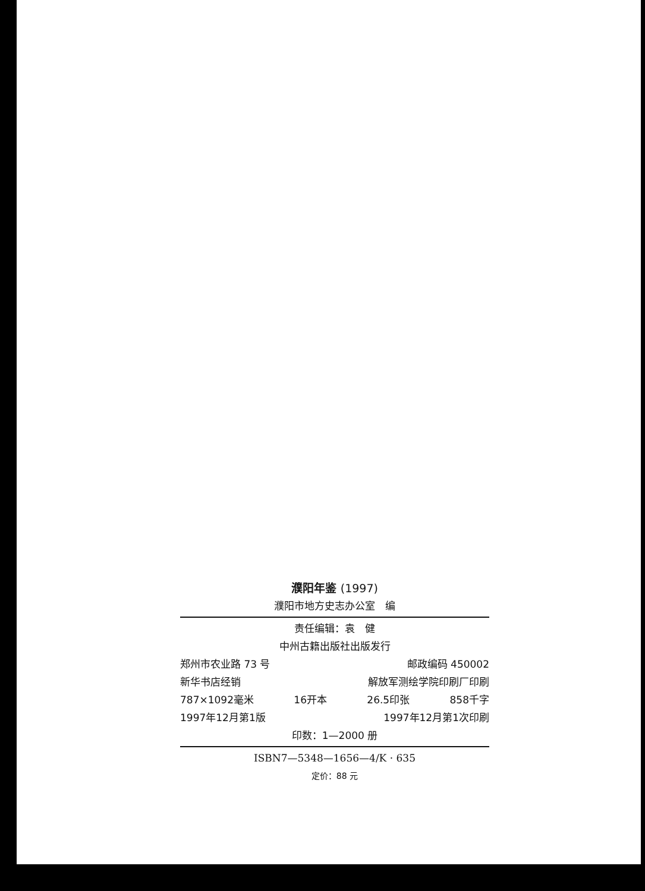濮阳年鉴 (1997)
濮阳市地方史志办公室　编
责任编辑：袁　健
中州古籍出版社出版发行
郑州市农业路 73 号 邮政编码 450002
新华书店经销 解放军测绘学院印刷厂印刷
787×1092毫米 16开本 26.5印张 858千字
1997年12月第1版 1997年12月第1次印刷
印数：1—2000 册
ISBN7—5348—1656—4/K · 635
定价：88 元